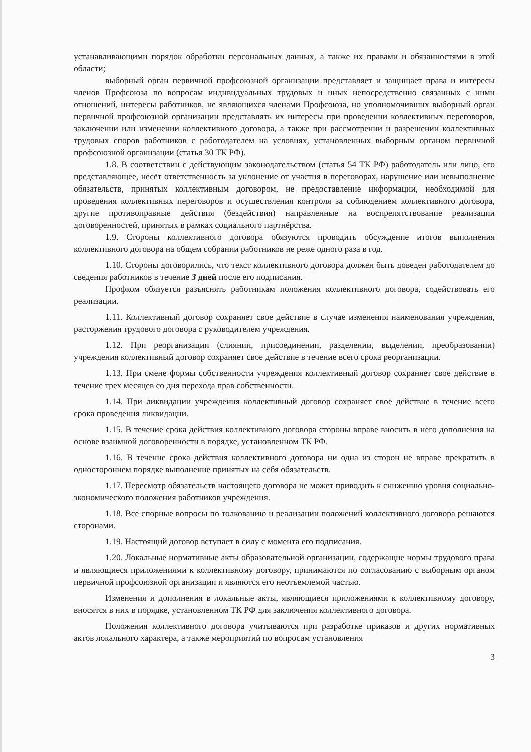устанавливающими порядок обработки персональных данных, а также их правами и обязанностями в этой области;
выборный орган первичной профсоюзной организации представляет и защищает права и интересы членов Профсоюза по вопросам индивидуальных трудовых и иных непосредственно связанных с ними отношений, интересы работников, не являющихся членами Профсоюза, но уполномочивших выборный орган первичной профсоюзной организации представлять их интересы при проведении коллективных переговоров, заключении или изменении коллективного договора, а также при рассмотрении и разрешении коллективных трудовых споров работников с работодателем на условиях, установленных выборным органом первичной профсоюзной организации (статья 30 ТК РФ).
1.8. В соответствии с действующим законодательством (статья 54 ТК РФ) работодатель или лицо, его представляющее, несёт ответственность за уклонение от участия в переговорах, нарушение или невыполнение обязательств, принятых коллективным договором, не предоставление информации, необходимой для проведения коллективных переговоров и осуществления контроля за соблюдением коллективного договора, другие противоправные действия (бездействия) направленные на воспрепятствование реализации договоренностей, принятых в рамках социального партнёрства.
1.9. Стороны коллективного договора обязуются проводить обсуждение итогов выполнения коллективного договора на общем собрании работников не реже одного раза в год.
1.10. Стороны договорились, что текст коллективного договора должен быть доведен работодателем до сведения работников в течение 3 дней после его подписания.
Профком обязуется разъяснять работникам положения коллективного договора, содействовать его реализации.
1.11. Коллективный договор сохраняет свое действие в случае изменения наименования учреждения, расторжения трудового договора с руководителем учреждения.
1.12. При реорганизации (слиянии, присоединении, разделении, выделении, преобразовании) учреждения коллективный договор сохраняет свое действие в течение всего срока реорганизации.
1.13. При смене формы собственности учреждения коллективный договор сохраняет свое действие в течение трех месяцев со дня перехода прав собственности.
1.14. При ликвидации учреждения коллективный договор сохраняет свое действие в течение всего срока проведения ликвидации.
1.15. В течение срока действия коллективного договора стороны вправе вносить в него дополнения на основе взаимной договоренности в порядке, установленном ТК РФ.
1.16. В течение срока действия коллективного договора ни одна из сторон не вправе прекратить в одностороннем порядке выполнение принятых на себя обязательств.
1.17. Пересмотр обязательств настоящего договора не может приводить к снижению уровня социально-экономического положения работников учреждения.
1.18. Все спорные вопросы по толкованию и реализации положений коллективного договора решаются сторонами.
1.19. Настоящий договор вступает в силу с момента его подписания.
1.20. Локальные нормативные акты образовательной организации, содержащие нормы трудового права и являющиеся приложениями к коллективному договору, принимаются по согласованию с выборным органом первичной профсоюзной организации и являются его неотъемлемой частью.
Изменения и дополнения в локальные акты, являющиеся приложениями к коллективному договору, вносятся в них в порядке, установленном ТК РФ для заключения коллективного договора.
Положения коллективного договора учитываются при разработке приказов и других нормативных актов локального характера, а также мероприятий по вопросам установления
3